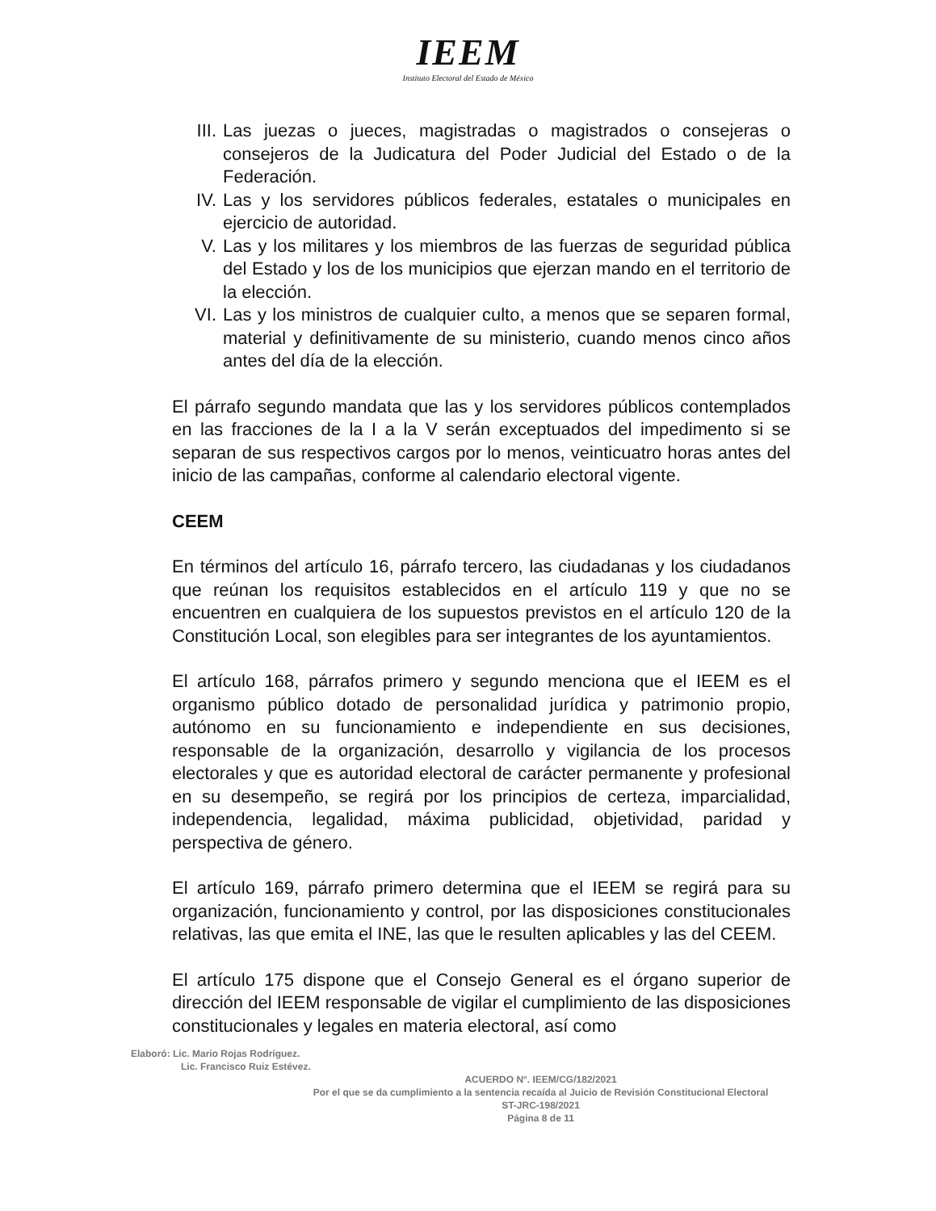IEEM
Instituto Electoral del Estado de México
III. Las juezas o jueces, magistradas o magistrados o consejeras o consejeros de la Judicatura del Poder Judicial del Estado o de la Federación.
IV. Las y los servidores públicos federales, estatales o municipales en ejercicio de autoridad.
V. Las y los militares y los miembros de las fuerzas de seguridad pública del Estado y los de los municipios que ejerzan mando en el territorio de la elección.
VI. Las y los ministros de cualquier culto, a menos que se separen formal, material y definitivamente de su ministerio, cuando menos cinco años antes del día de la elección.
El párrafo segundo mandata que las y los servidores públicos contemplados en las fracciones de la I a la V serán exceptuados del impedimento si se separan de sus respectivos cargos por lo menos, veinticuatro horas antes del inicio de las campañas, conforme al calendario electoral vigente.
CEEM
En términos del artículo 16, párrafo tercero, las ciudadanas y los ciudadanos que reúnan los requisitos establecidos en el artículo 119 y que no se encuentren en cualquiera de los supuestos previstos en el artículo 120 de la Constitución Local, son elegibles para ser integrantes de los ayuntamientos.
El artículo 168, párrafos primero y segundo menciona que el IEEM es el organismo público dotado de personalidad jurídica y patrimonio propio, autónomo en su funcionamiento e independiente en sus decisiones, responsable de la organización, desarrollo y vigilancia de los procesos electorales y que es autoridad electoral de carácter permanente y profesional en su desempeño, se regirá por los principios de certeza, imparcialidad, independencia, legalidad, máxima publicidad, objetividad, paridad y perspectiva de género.
El artículo 169, párrafo primero determina que el IEEM se regirá para su organización, funcionamiento y control, por las disposiciones constitucionales relativas, las que emita el INE, las que le resulten aplicables y las del CEEM.
El artículo 175 dispone que el Consejo General es el órgano superior de dirección del IEEM responsable de vigilar el cumplimiento de las disposiciones constitucionales y legales en materia electoral, así como
Elaboró: Lic. Mario Rojas Rodríguez.
Lic. Francisco Ruiz Estévez.
ACUERDO N°. IEEM/CG/182/2021
Por el que se da cumplimiento a la sentencia recaída al Juicio de Revisión Constitucional Electoral
ST-JRC-198/2021
Página 8 de 11